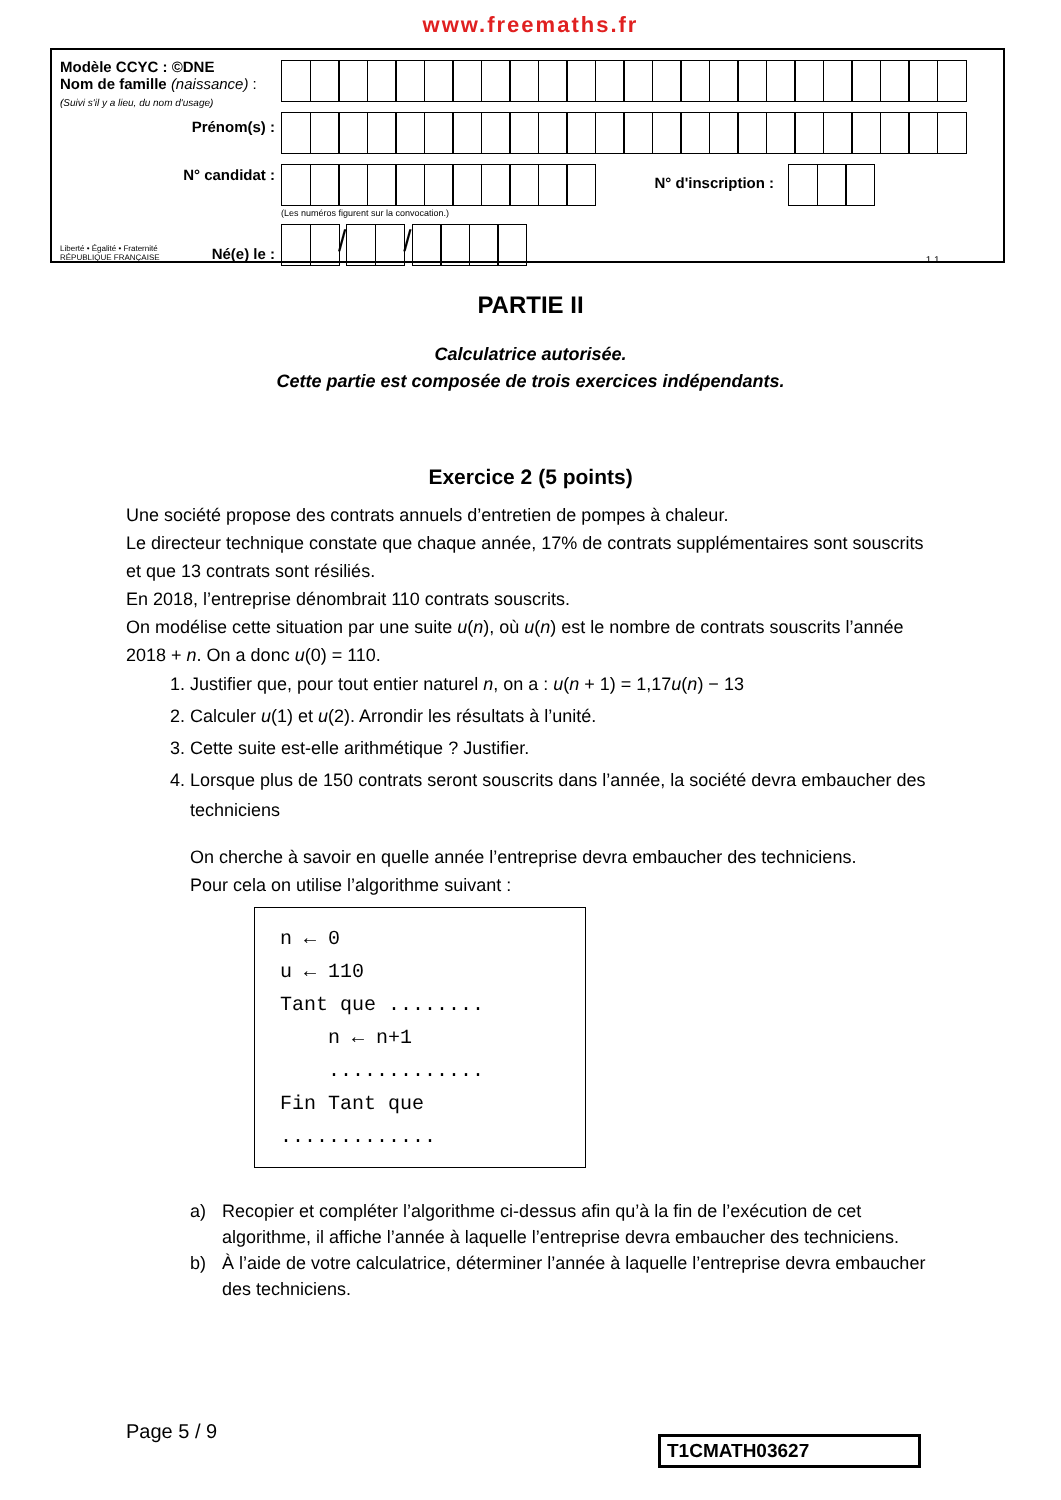www.freemaths.fr
Modèle CCYC : ©DNE
Nom de famille (naissance) :
(Suivi s'il y a lieu, du nom d'usage)
Prénom(s) :
N° candidat :
Liberté • Égalité • Fraternité
RÉPUBLIQUE FRANÇAISE Né(e) le :
N° d'inscription :
(Les numéros figurent sur la convocation.)
/ / 1.1
PARTIE II
Calculatrice autorisée.
Cette partie est composée de trois exercices indépendants.
Exercice 2 (5 points)
Une société propose des contrats annuels d’entretien de pompes à chaleur.
Le directeur technique constate que chaque année, 17% de contrats supplémentaires sont souscrits et que 13 contrats sont résiliés.
En 2018, l’entreprise dénombrait 110 contrats souscrits.
On modélise cette situation par une suite u(n), où u(n) est le nombre de contrats souscrits l’année 2018 + n. On a donc u(0) = 110.
1. Justifier que, pour tout entier naturel n, on a : u(n + 1) = 1,17u(n) − 13
2. Calculer u(1) et u(2). Arrondir les résultats à l’unité.
3. Cette suite est-elle arithmétique ? Justifier.
4. Lorsque plus de 150 contrats seront souscrits dans l’année, la société devra embaucher des techniciens
On cherche à savoir en quelle année l’entreprise devra embaucher des techniciens.
Pour cela on utilise l’algorithme suivant :
n ← 0
u ← 110
Tant que ........
n ← n+1
.............
Fin Tant que
.............
a) Recopier et compléter l’algorithme ci-dessus afin qu’à la fin de l’exécution de cet algorithme, il affiche l’année à laquelle l’entreprise devra embaucher des techniciens.
b) À l’aide de votre calculatrice, déterminer l’année à laquelle l’entreprise devra embaucher des techniciens.
Page 5 / 9
T1CMATH03627